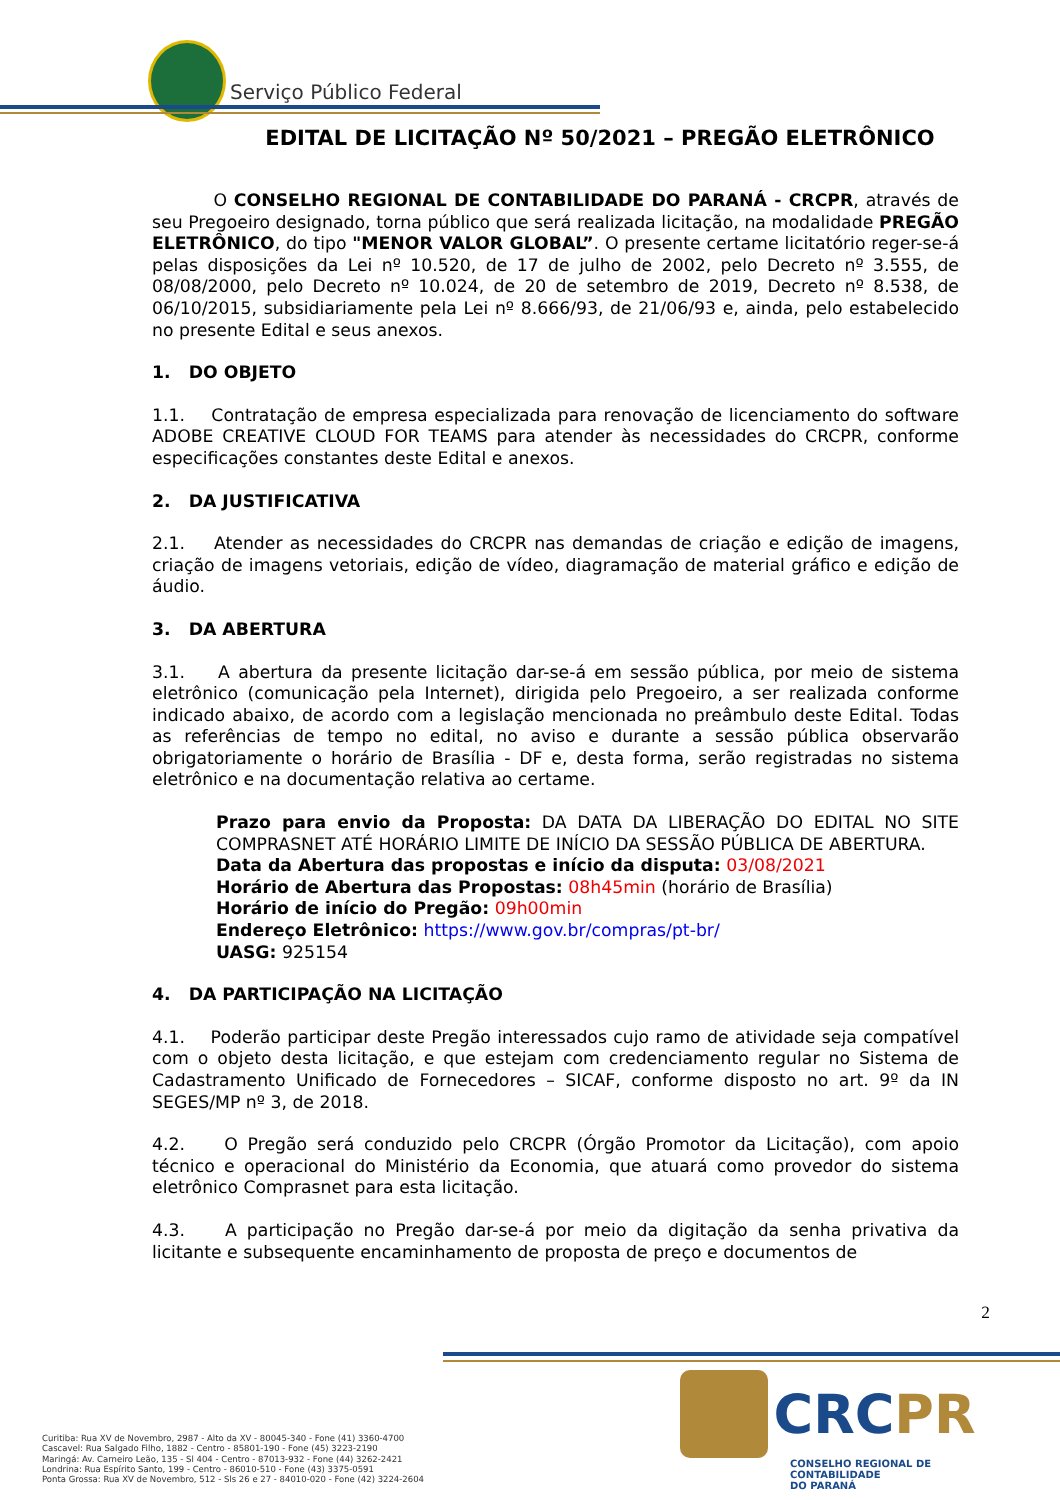Serviço Público Federal
EDITAL DE LICITAÇÃO Nº 50/2021 – PREGÃO ELETRÔNICO
O CONSELHO REGIONAL DE CONTABILIDADE DO PARANÁ - CRCPR, através de seu Pregoeiro designado, torna público que será realizada licitação, na modalidade PREGÃO ELETRÔNICO, do tipo "MENOR VALOR GLOBAL”. O presente certame licitatório reger-se-á pelas disposições da Lei nº 10.520, de 17 de julho de 2002, pelo Decreto nº 3.555, de 08/08/2000, pelo Decreto nº 10.024, de 20 de setembro de 2019, Decreto nº 8.538, de 06/10/2015, subsidiariamente pela Lei nº 8.666/93, de 21/06/93 e, ainda, pelo estabelecido no presente Edital e seus anexos.
1. DO OBJETO
1.1. Contratação de empresa especializada para renovação de licenciamento do software ADOBE CREATIVE CLOUD FOR TEAMS para atender às necessidades do CRCPR, conforme especificações constantes deste Edital e anexos.
2. DA JUSTIFICATIVA
2.1. Atender as necessidades do CRCPR nas demandas de criação e edição de imagens, criação de imagens vetoriais, edição de vídeo, diagramação de material gráfico e edição de áudio.
3. DA ABERTURA
3.1. A abertura da presente licitação dar-se-á em sessão pública, por meio de sistema eletrônico (comunicação pela Internet), dirigida pelo Pregoeiro, a ser realizada conforme indicado abaixo, de acordo com a legislação mencionada no preâmbulo deste Edital. Todas as referências de tempo no edital, no aviso e durante a sessão pública observarão obrigatoriamente o horário de Brasília - DF e, desta forma, serão registradas no sistema eletrônico e na documentação relativa ao certame.
Prazo para envio da Proposta: DA DATA DA LIBERAÇÃO DO EDITAL NO SITE COMPRASNET ATÉ HORÁRIO LIMITE DE INÍCIO DA SESSÃO PÚBLICA DE ABERTURA.
Data da Abertura das propostas e início da disputa: 03/08/2021
Horário de Abertura das Propostas: 08h45min (horário de Brasília)
Horário de início do Pregão: 09h00min
Endereço Eletrônico: https://www.gov.br/compras/pt-br/
UASG: 925154
4. DA PARTICIPAÇÃO NA LICITAÇÃO
4.1. Poderão participar deste Pregão interessados cujo ramo de atividade seja compatível com o objeto desta licitação, e que estejam com credenciamento regular no Sistema de Cadastramento Unificado de Fornecedores – SICAF, conforme disposto no art. 9º da IN SEGES/MP nº 3, de 2018.
4.2. O Pregão será conduzido pelo CRCPR (Órgão Promotor da Licitação), com apoio técnico e operacional do Ministério da Economia, que atuará como provedor do sistema eletrônico Comprasnet para esta licitação.
4.3. A participação no Pregão dar-se-á por meio da digitação da senha privativa da licitante e subsequente encaminhamento de proposta de preço e documentos de
2
Curitiba: Rua XV de Novembro, 2987 - Alto da XV - 80045-340 - Fone (41) 3360-4700
Cascavel: Rua Salgado Filho, 1882 - Centro - 85801-190 - Fone (45) 3223-2190
Maringá: Av. Carneiro Leão, 135 - Sl 404 - Centro - 87013-932 - Fone (44) 3262-2421
Londrina: Rua Espírito Santo, 199 - Centro - 86010-510 - Fone (43) 3375-0591
Ponta Grossa: Rua XV de Novembro, 512 - Sls 26 e 27 - 84010-020 - Fone (42) 3224-2604
CRCPR
CONSELHO REGIONAL DE CONTABILIDADE
DO PARANÁ